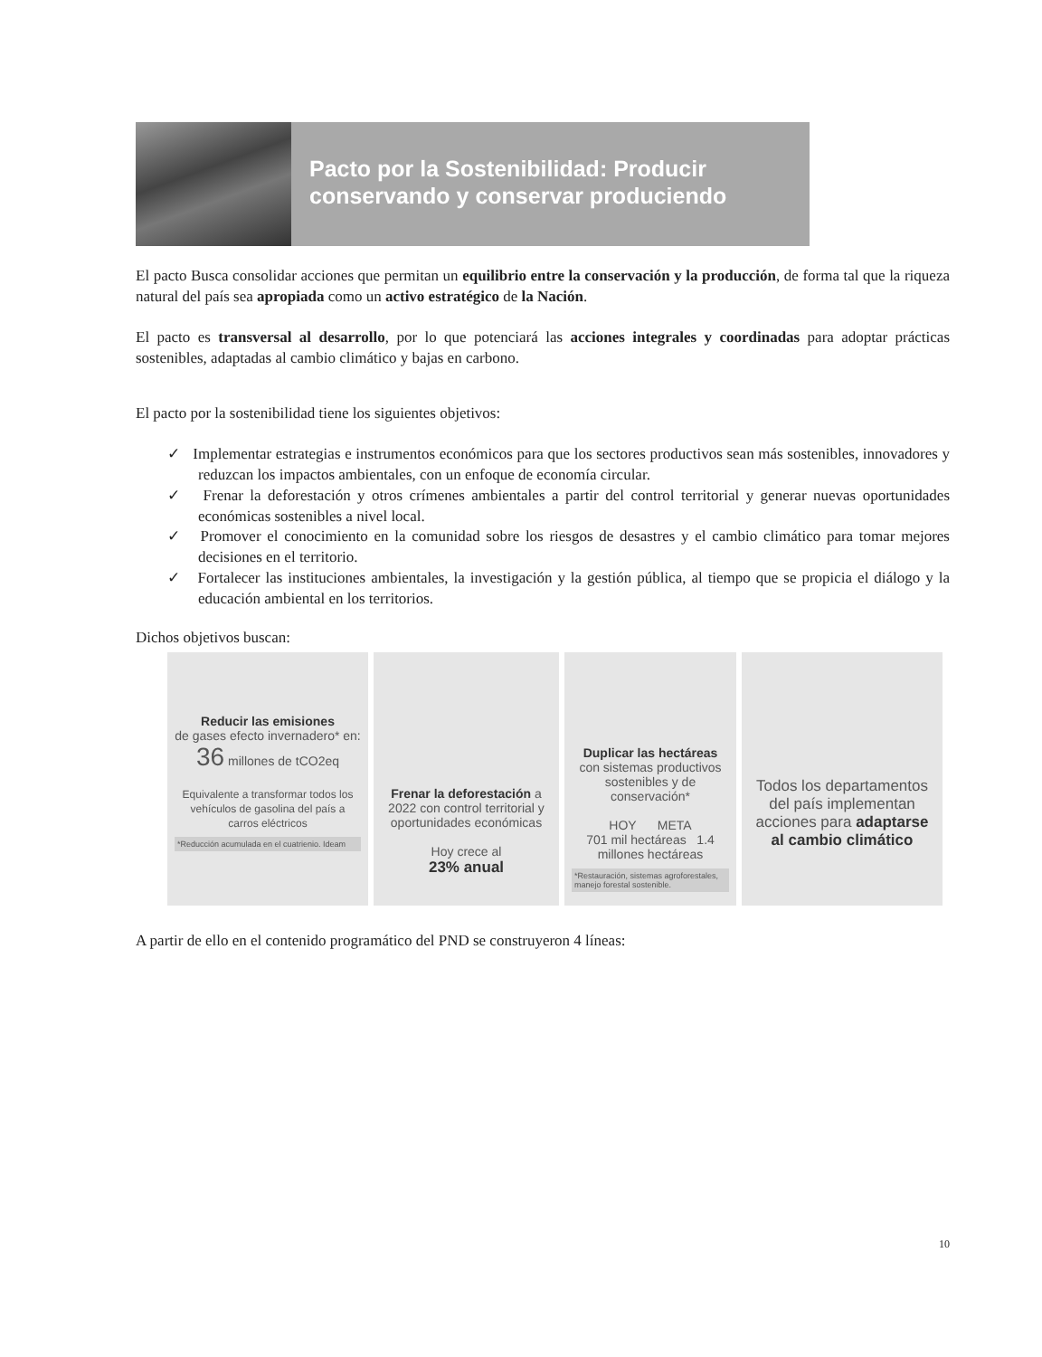Pacto por la Sostenibilidad: Producir conservando y conservar produciendo
El pacto Busca consolidar acciones que permitan un equilibrio entre la conservación y la producción, de forma tal que la riqueza natural del país sea apropiada como un activo estratégico de la Nación.
El pacto es transversal al desarrollo, por lo que potenciará las acciones integrales y coordinadas para adoptar prácticas sostenibles, adaptadas al cambio climático y bajas en carbono.
El pacto por la sostenibilidad tiene los siguientes objetivos:
✓ Implementar estrategias e instrumentos económicos para que los sectores productivos sean más sostenibles, innovadores y reduzcan los impactos ambientales, con un enfoque de economía circular.
✓ Frenar la deforestación y otros crímenes ambientales a partir del control territorial y generar nuevas oportunidades económicas sostenibles a nivel local.
✓ Promover el conocimiento en la comunidad sobre los riesgos de desastres y el cambio climático para tomar mejores decisiones en el territorio.
✓ Fortalecer las instituciones ambientales, la investigación y la gestión pública, al tiempo que se propicia el diálogo y la educación ambiental en los territorios.
Dichos objetivos buscan:
Reducir las emisiones
de gases efecto invernadero* en:
36 millones de tCO2eq
Equivalente a transformar todos los vehículos de gasolina del país a carros eléctricos
*Reducción acumulada en el cuatrienio. Ideam
Frenar la deforestación a 2022 con control territorial y oportunidades económicas
Hoy crece al
23% anual
Duplicar las hectáreas
con sistemas productivos sostenibles y de conservación*
HOY META
701 mil hectáreas 1.4 millones hectáreas
*Restauración, sistemas agroforestales, manejo forestal sostenible.
Todos los departamentos del país implementan acciones para adaptarse al cambio climático
A partir de ello en el contenido programático del PND se construyeron 4 líneas:
10